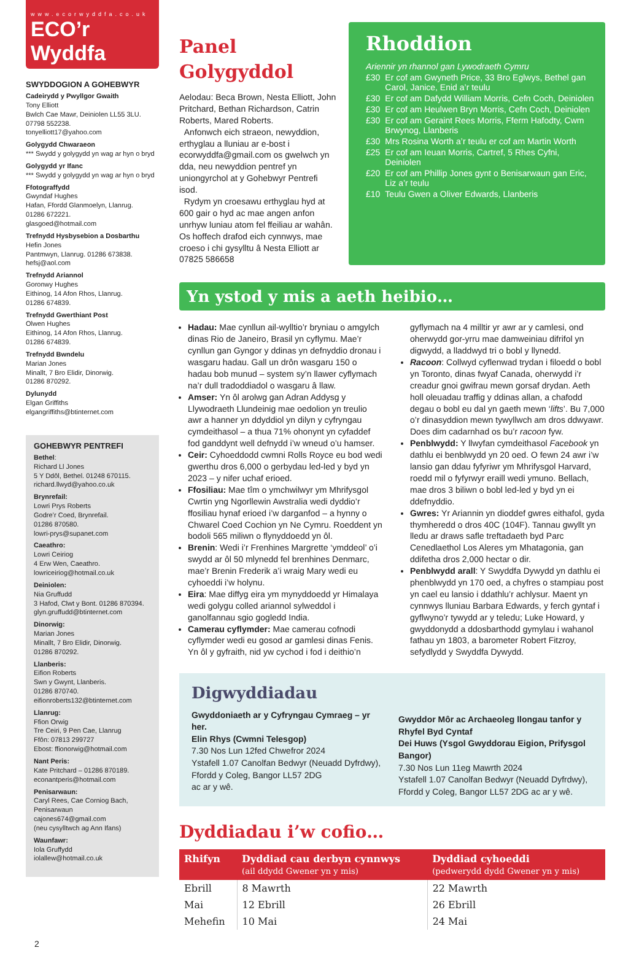www.ecorwyddfa.co.uk
ECO’r Wyddfa
SWYDDOGION A GOHEBWYR
Cadeirydd y Pwyllgor Gwaith
Tony Elliott
Bwlch Cae Mawr, Deiniolen LL55 3LU.
07798 552238.
tonyelliott17@yahoo.com
Golygydd Chwaraeon
*** Swydd y golygydd yn wag ar hyn o bryd
Golygydd yr Ifanc
*** Swydd y golygydd yn wag ar hyn o bryd
Ffotograffydd
Gwyndaf Hughes
Hafan, Ffordd Glanmoelyn, Llanrug.
01286 672221.
glasgoed@hotmail.com
Trefnydd Hysbysebion a Dosbarthu
Hefin Jones
Pantmwyn, Llanrug. 01286 673838.
hefsj@aol.com
Trefnydd Ariannol
Goronwy Hughes
Eithinog, 14 Afon Rhos, Llanrug.
01286 674839.
Trefnydd Gwerthiant Post
Olwen Hughes
Eithinog, 14 Afon Rhos, Llanrug.
01286 674839.
Trefnydd Bwndelu
Marian Jones
Minallt, 7 Bro Elidir, Dinorwig.
01286 870292.
Dylunydd
Elgan Griffiths
elgangriffiths@btinternet.com
GOHEBWYR PENTREFI
Bethel:
Richard Ll Jones
5 Y Ddôl, Bethel. 01248 670115.
richard.llwyd@yahoo.co.uk
Brynrefail:
Lowri Prys Roberts
Godre’r Coed, Brynrefail.
01286 870580.
lowri-prys@supanet.com
Caeathro:
Lowri Ceiriog
4 Erw Wen, Caeathro.
lowriceiriog@hotmail.co.uk
Deiniolen:
Nia Gruffudd
3 Hafod, Clwt y Bont. 01286 870394.
glyn.gruffudd@btinternet.com
Dinorwig:
Marian Jones
Minallt, 7 Bro Elidir, Dinorwig.
01286 870292.
Llanberis:
Eifion Roberts
Swn y Gwynt, Llanberis.
01286 870740.
eifionroberts132@btinternet.com
Llanrug:
Ffion Orwig
Tre Ceiri, 9 Pen Cae, Llanrug
Ffôn: 07813 299727
Ebost: ffionorwig@hotmail.com
Nant Peris:
Kate Pritchard – 01286 870189.
econantperis@hotmail.com
Penisarwaun:
Caryl Rees, Cae Corniog Bach,
Penisarwaun
cajones674@gmail.com
(neu cysylltwch ag Ann Ifans)
Waunfawr:
Iola Gruffydd
iolallew@hotmail.co.uk
2
Panel Golygyddol
Aelodau: Beca Brown, Nesta Elliott, John Pritchard, Bethan Richardson, Catrin Roberts, Mared Roberts.
Anfonwch eich straeon, newyddion, erthyglau a lluniau ar e-bost i ecorwyddfa@gmail.com os gwelwch yn dda, neu newyddion pentref yn uniongyrchol at y Gohebwyr Pentrefi isod.
Rydym yn croesawu erthyglau hyd at 600 gair o hyd ac mae angen anfon unrhyw luniau atom fel ffeiliau ar wahân. Os hoffech drafod eich cynnwys, mae croeso i chi gysylltu â Nesta Elliott ar 07825 586658
Rhoddion
Ariennir yn rhannol gan Lywodraeth Cymru
£30 Er cof am Gwyneth Price, 33 Bro Eglwys, Bethel gan Carol, Janice, Enid a’r teulu
£30 Er cof am Dafydd William Morris, Cefn Coch, Deiniolen
£30 Er cof am Heulwen Bryn Morris, Cefn Coch, Deiniolen
£30 Er cof am Geraint Rees Morris, Fferm Hafodty, Cwm Brwynog, Llanberis
£30 Mrs Rosina Worth a’r teulu er cof am Martin Worth
£25 Er cof am Ieuan Morris, Cartref, 5 Rhes Cyfni, Deiniolen
£20 Er cof am Phillip Jones gynt o Benisarwaun gan Eric, Liz a’r teulu
£10 Teulu Gwen a Oliver Edwards, Llanberis
Yn ystod y mis a aeth heibio…
Hadau: Mae cynllun ail-wylltio’r bryniau o amgylch dinas Rio de Janeiro, Brasil yn cyflymu. Mae’r cynllun gan Gyngor y ddinas yn defnyddio dronau i wasgaru hadau. Gall un drôn wasgaru 150 o hadau bob munud – system sy’n llawer cyflymach na’r dull tradoddiadol o wasgaru â llaw.
Amser: Yn ôl arolwg gan Adran Addysg y Llywodraeth Llundeinig mae oedolion yn treulio awr a hanner yn ddyddiol yn dilyn y cyfryngau cymdeithasol – a thua 71% ohonynt yn cyfaddef fod ganddynt well defnydd i’w wneud o’u hamser.
Ceir: Cyhoeddodd cwmni Rolls Royce eu bod wedi gwerthu dros 6,000 o gerbydau led-led y byd yn 2023 – y nifer uchaf erioed.
Ffosiliau: Mae tîm o ymchwilwyr ym Mhrifysgol Cwrtin yng Ngorllewin Awstralia wedi dyddio’r ffosiliau hynaf erioed i’w darganfod – a hynny o Chwarel Coed Cochion yn Ne Cymru. Roeddent yn bodoli 565 miliwn o flynyddoedd yn ôl.
Brenin: Wedi i’r Frenhines Margrette ‘ymddeol’ o’i swydd ar ôl 50 mlynedd fel brenhines Denmarc, mae’r Brenin Frederik a’i wraig Mary wedi eu cyhoeddi i’w holynu.
Eira: Mae diffyg eira ym mynyddoedd yr Himalaya wedi golygu colled ariannol sylweddol i ganolfannau sgio gogledd India.
Camerau cyflymder: Mae camerau cofnodi cyflymder wedi eu gosod ar gamlesi dinas Fenis. Yn ôl y gyfraith, nid yw cychod i fod i deithio’n gyflymach na 4 milltir yr awr ar y camlesi, ond oherwydd gor-yrru mae damweiniau difrifol yn digwydd, a lladdwyd tri o bobl y llynedd.
Racoon: Collwyd cyflenwad trydan i filoedd o bobl yn Toronto, dinas fwyaf Canada, oherwydd i’r creadur gnoi gwifrau mewn gorsaf drydan. Aeth holl oleuadau traffig y ddinas allan, a chafodd degau o bobl eu dal yn gaeth mewn ‘lifts’. Bu 7,000 o’r dinasyddion mewn tywyllwch am dros ddwyawr. Does dim cadarnhad os bu’r racoon fyw.
Penblwydd: Y llwyfan cymdeithasol Facebook yn dathlu ei benblwydd yn 20 oed. O fewn 24 awr i’w lansio gan ddau fyfyriwr ym Mhrifysgol Harvard, roedd mil o fyfyrwyr eraill wedi ymuno. Bellach, mae dros 3 biliwn o bobl led-led y byd yn ei ddefnyddio.
Gwres: Yr Ariannin yn dioddef gwres eithafol, gyda thymheredd o dros 40C (104F). Tannau gwyllt yn lledu ar draws safle treftadaeth byd Parc Cenedlaethol Los Aleres ym Mhatagonia, gan ddifetha dros 2,000 hectar o dir.
Penblwydd arall: Y Swyddfa Dywydd yn dathlu ei phenblwydd yn 170 oed, a chyfres o stampiau post yn cael eu lansio i ddathlu’r achlysur. Maent yn cynnwys lluniau Barbara Edwards, y ferch gyntaf i gyflwyno’r tywydd ar y teledu; Luke Howard, y gwyddonydd a ddosbarthodd gymylau i wahanol fathau yn 1803, a barometer Robert Fitzroy, sefydlydd y Swyddfa Dywydd.
Digwyddiadau
Gwyddoniaeth ar y Cyfryngau Cymraeg – yr her.
Elin Rhys (Cwmni Telesgop)
7.30 Nos Lun 12fed Chwefror 2024
Ystafell 1.07 Canolfan Bedwyr (Neuadd Dyfrdwy), Ffordd y Coleg, Bangor LL57 2DG
ac ar y wê.
Gwyddor Môr ac Archaeoleg llongau tanfor y Rhyfel Byd Cyntaf
Dei Huws (Ysgol Gwyddorau Eigion, Prifysgol Bangor)
7.30 Nos Lun 11eg Mawrth 2024
Ystafell 1.07 Canolfan Bedwyr (Neuadd Dyfrdwy), Ffordd y Coleg, Bangor LL57 2DG ac ar y wê.
Dyddiadau i’w cofio…
| Rhifyn | Dyddiad cau derbyn cynnwys (ail ddydd Gwener yn y mis) | Dyddiad cyhoeddi (pedwerydd dydd Gwener yn y mis) |
| --- | --- | --- |
| Ebrill | 8 Mawrth | 22 Mawrth |
| Mai | 12 Ebrill | 26 Ebrill |
| Mehefin | 10 Mai | 24 Mai |